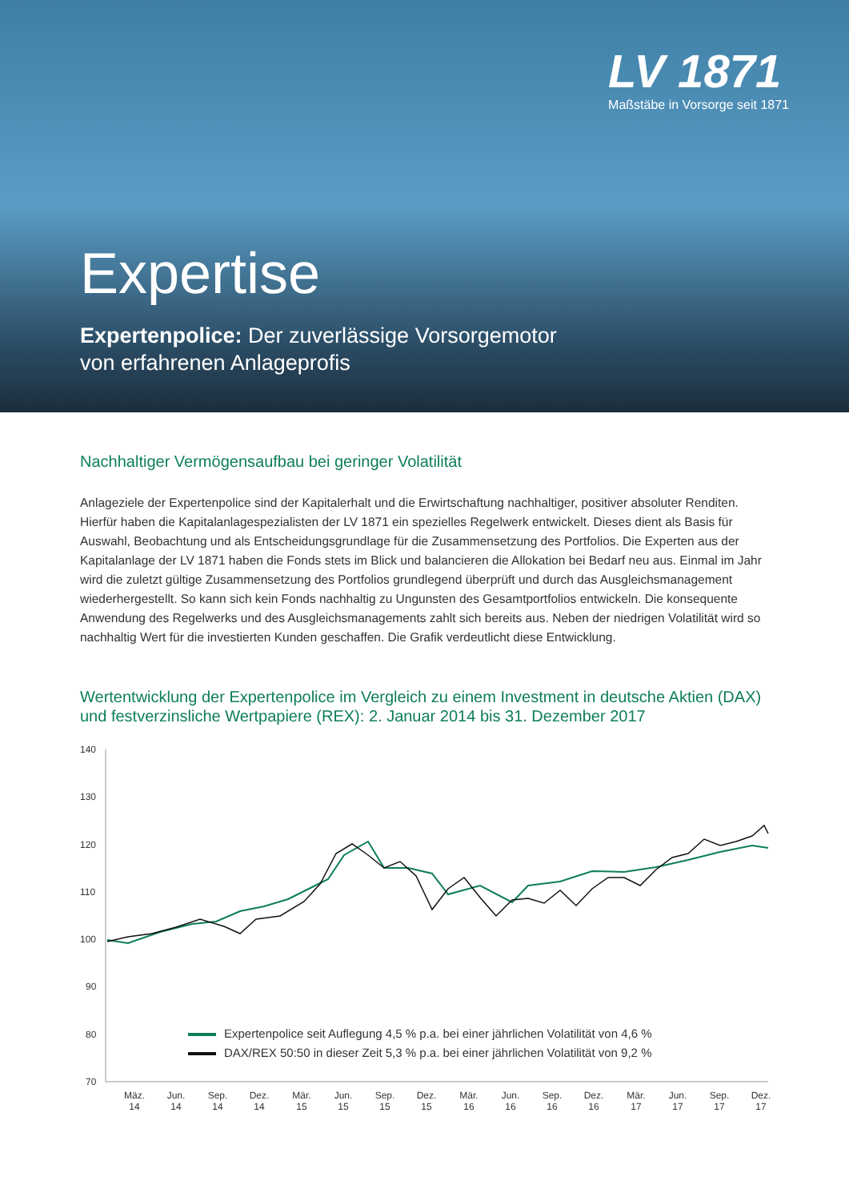LV 1871
Maßstäbe in Vorsorge seit 1871
Expertise
Expertenpolice: Der zuverlässige Vorsorgemotor
von erfahrenen Anlageprofis
Nachhaltiger Vermögensaufbau bei geringer Volatilität
Anlageziele der Expertenpolice sind der Kapitalerhalt und die Erwirtschaftung nachhaltiger, positiver absoluter Renditen. Hierfür haben die Kapitalanlagespezialisten der LV 1871 ein spezielles Regelwerk entwickelt. Dieses dient als Basis für Auswahl, Beobachtung und als Entscheidungsgrundlage für die Zusammensetzung des Portfolios. Die Experten aus der Kapitalanlage der LV 1871 haben die Fonds stets im Blick und balancieren die Allokation bei Bedarf neu aus. Einmal im Jahr wird die zuletzt gültige Zusammensetzung des Portfolios grundlegend überprüft und durch das Ausgleichsmanagement wiederhergestellt. So kann sich kein Fonds nachhaltig zu Ungunsten des Gesamtportfolios entwickeln. Die konsequente Anwendung des Regelwerks und des Ausgleichsmanagements zahlt sich bereits aus. Neben der niedrigen Volatilität wird so nachhaltig Wert für die investierten Kunden geschaffen. Die Grafik verdeutlicht diese Entwicklung.
Wertentwicklung der Expertenpolice im Vergleich zu einem Investment in deutsche Aktien (DAX) und festverzinsliche Wertpapiere (REX): 2. Januar 2014 bis 31. Dezember 2017
140
130
120
110
100
90
80
70
Expertenpolice seit Auflegung 4,5 % p.a. bei einer jährlichen Volatilität von 4,6 %
DAX/REX 50:50 in dieser Zeit 5,3 % p.a. bei einer jährlichen Volatilität von 9,2 %
Mäz.
14
Jun.
14
Sep.
14
Dez.
14
Mär.
15
Jun.
15
Sep.
15
Dez.
15
Mär.
16
Jun.
16
Sep.
16
Dez.
16
Mär.
17
Jun.
17
Sep.
17
Dez.
17